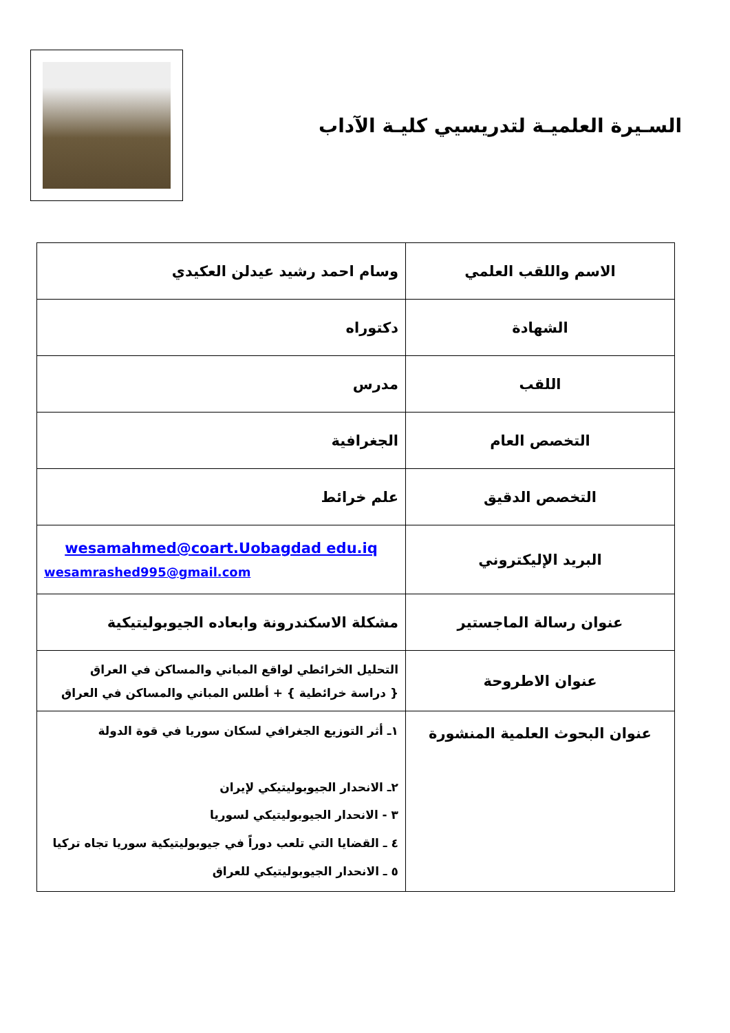السـيرة العلميـة لتدريسيي كليـة الآداب
| الاسم واللقب العلمي | وسام احمد رشيد عيدلن العكيدي |
| الشهادة | دكتوراه |
| اللقب | مدرس |
| التخصص العام | الجغرافية |
| التخصص الدقيق | علم خرائط |
| البريد الإليكتروني | wesamahmed@coart.Uobagdad edu.iq wesamrashed995@gmail.com |
| عنوان رسالة الماجستير | مشكلة الاسكندرونة وابعاده الجيوبوليتيكية |
| عنوان الاطروحة | التحليل الخرائطي لواقع المباني والمساكن في العراق { دراسة خرائطية } + أطلس المباني والمساكن في العراق |
| عنوان البحوث العلمية المنشورة | ١ـ أثر التوزيع الجغرافي لسكان سوريا في قوة الدولة ٢ـ الانحدار الجيوبوليتيكي لإيران ٣ - الانحدار الجيوبوليتيكي لسوريا ٤ ـ القضايا التي تلعب دوراً في جيوبوليتيكية سوريا تجاه تركيا ٥ ـ الانحدار الجيوبوليتيكي للعراق |